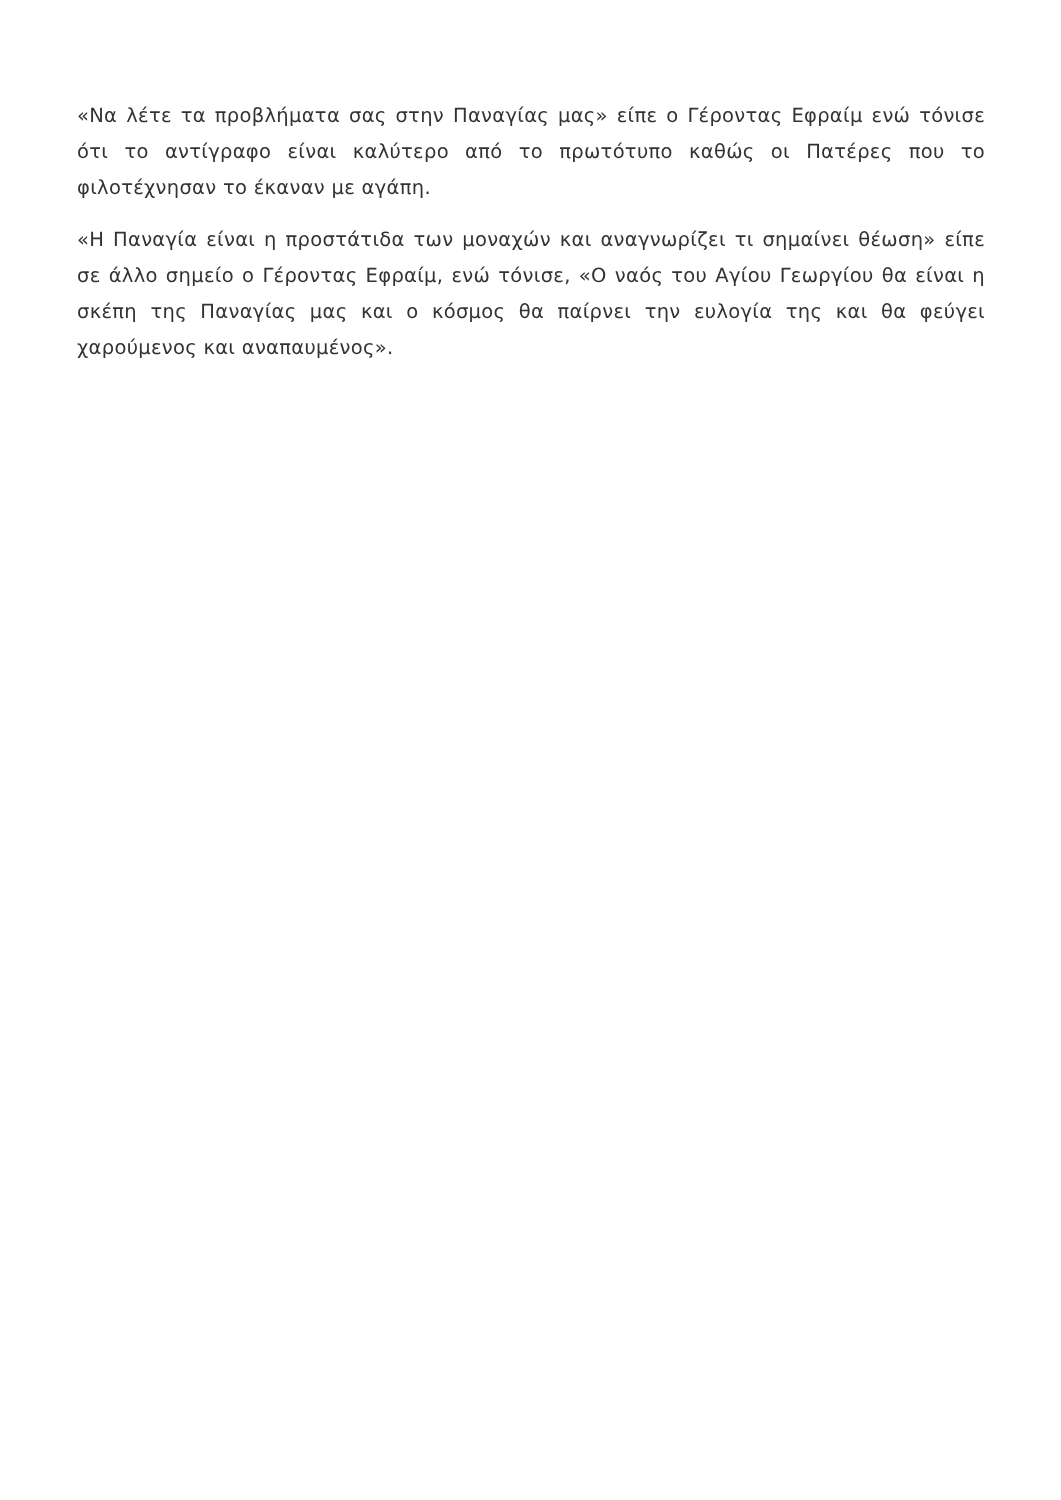«Να λέτε τα προβλήματα σας στην Παναγίας μας» είπε ο Γέροντας Εφραίμ ενώ τόνισε ότι το αντίγραφο είναι καλύτερο από το πρωτότυπο καθώς οι Πατέρες που το φιλοτέχνησαν το έκαναν με αγάπη.
«Η Παναγία είναι η προστάτιδα των μοναχών και αναγνωρίζει τι σημαίνει θέωση» είπε σε άλλο σημείο ο Γέροντας Εφραίμ, ενώ τόνισε, «Ο ναός του Αγίου Γεωργίου θα είναι η σκέπη της Παναγίας μας και ο κόσμος θα παίρνει την ευλογία της και θα φεύγει χαρούμενος και αναπαυμένος».